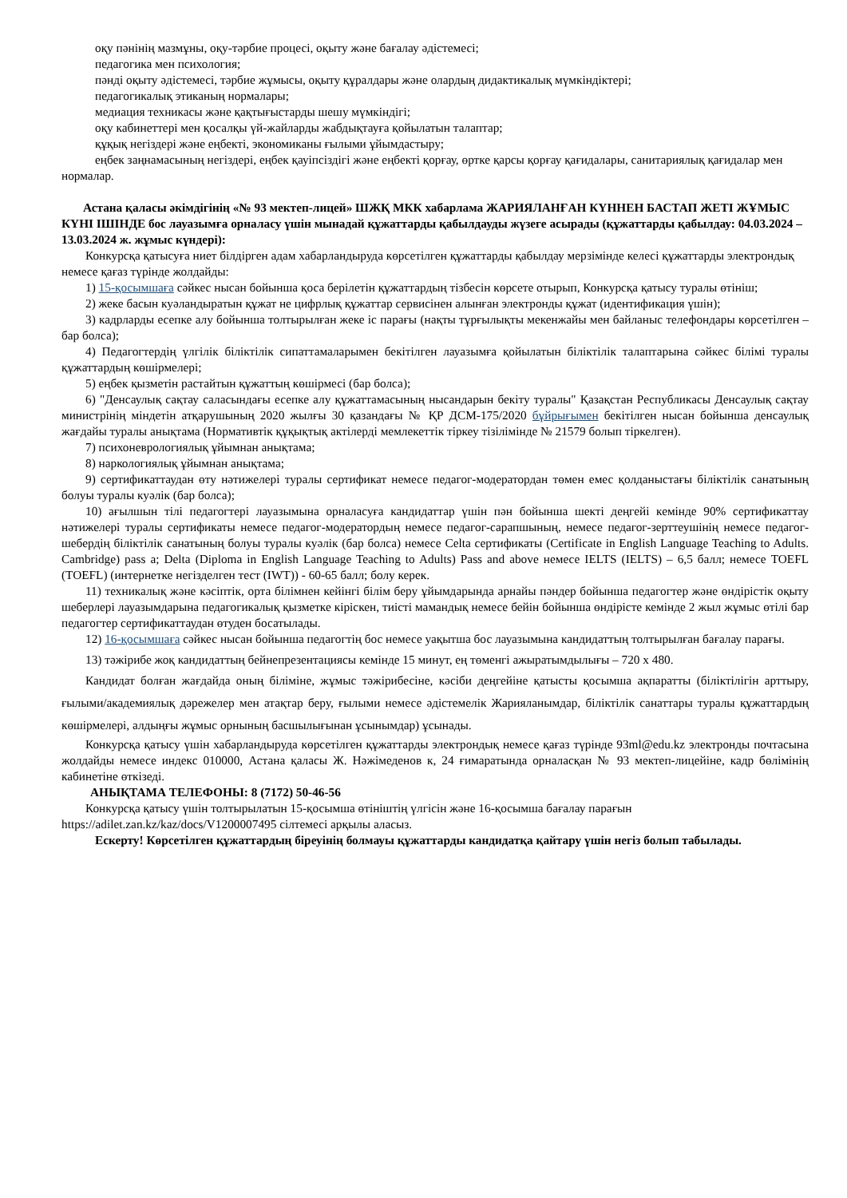оқу пәнінің мазмұны, оқу-тәрбие процесі, оқыту және бағалау әдістемесі;
педагогика мен психология;
пәнді оқыту әдістемесі, тәрбие жұмысы, оқыту құралдары және олардың дидактикалық мүмкіндіктері;
педагогикалық этиканың нормалары;
медиация техникасы және қақтығыстарды шешу мүмкіндігі;
оқу кабинеттері мен қосалқы үй-жайларды жабдықтауға қойылатын талаптар;
құқық негіздері және еңбекті, экономиканы ғылыми ұйымдастыру;
еңбек заңнамасының негіздері, еңбек қауіпсіздігі және еңбекті қорғау, өртке қарсы қорғау қағидалары, санитариялық қағидалар мен нормалар.
Астана қаласы әкімдігінің «№ 93 мектеп-лицей» ШЖҚ МКК хабарлама ЖАРИЯЛАНҒАН КҮННЕН БАСТАП ЖЕТІ ЖҰМЫС КҮНІ ІШІНДЕ бос лауазымға орналасу үшін мынадай құжаттарды қабылдауды жүзеге асырады (құжаттарды қабылдау: 04.03.2024 – 13.03.2024 ж. жұмыс күндері):
Конкурсқа қатысуға ниет білдірген адам хабарландыруда көрсетілген құжаттарды қабылдау мерзімінде келесі құжаттарды электрондық немесе қағаз түрінде жолдайды:
1) 15-қосымшаға сәйкес нысан бойынша қоса берілетін құжаттардың тізбесін көрсете отырып, Конкурсқа қатысу туралы өтініш;
2) жеке басын куәландыратын құжат не цифрлық құжаттар сервисінен алынған электронды құжат (идентификация үшін);
3) кадрларды есепке алу бойынша толтырылған жеке іс парағы (нақты тұрғылықты мекенжайы мен байланыс телефондары көрсетілген – бар болса);
4) Педагогтердің үлгілік біліктілік сипаттамаларымен бекітілген лауазымға қойылатын біліктілік талаптарына сәйкес білімі туралы құжаттардың көшірмелері;
5) еңбек қызметін растайтын құжаттың көшірмесі (бар болса);
6) "Денсаулық сақтау саласындағы есепке алу құжаттамасының нысандарын бекіту туралы" Қазақстан Республикасы Денсаулық сақтау министрінің міндетін атқарушының 2020 жылғы 30 қазандағы № ҚР ДСМ-175/2020 бұйрығымен бекітілген нысан бойынша денсаулық жағдайы туралы анықтама (Нормативтік құқықтық актілерді мемлекеттік тіркеу тізілімінде № 21579 болып тіркелген).
7) психоневрологиялық ұйымнан анықтама;
8) наркологиялық ұйымнан анықтама;
9) сертификаттаудан өту нәтижелері туралы сертификат немесе педагог-модератордан төмен емес қолданыстағы біліктілік санатының болуы туралы куәлік (бар болса);
10) ағылшын тілі педагогтері лауазымына орналасуға кандидаттар үшін пән бойынша шекті деңгейі кемінде 90% сертификаттау нәтижелері туралы сертификаты немесе педагог-модератордың немесе педагог-сарапшының, немесе педагог-зерттеушінің немесе педагог-шебердің біліктілік санатының болуы туралы куәлік (бар болса) немесе Celta сертификаты (Certificate in English Language Teaching to Adults. Cambridge) pass a; Delta (Diploma in English Language Teaching to Adults) Pass and above немесе IELTS (IELTS) – 6,5 балл; немесе TOEFL (TOEFL) (интернетке негізделген тест (IWT)) - 60-65 балл; болу керек.
11) техникалық және кәсіптік, орта білімнен кейінгі білім беру ұйымдарында арнайы пәндер бойынша педагогтер және өндірістік оқыту шеберлері лауазымдарына педагогикалық қызметке кіріскен, тиісті мамандық немесе бейін бойынша өндірісте кемінде 2 жыл жұмыс өтілі бар педагогтер сертификаттаудан өтуден босатылады.
12) 16-қосымшаға сәйкес нысан бойынша педагогтің бос немесе уақытша бос лауазымына кандидаттың толтырылған бағалау парағы.
13) тәжірибе жоқ кандидаттың бейнепрезентациясы кемінде 15 минут, ең төменгі ажыратымдылығы – 720 x 480.
Кандидат болған жағдайда оның біліміне, жұмыс тәжірибесіне, кәсіби деңгейіне қатысты қосымша ақпаратты (біліктілігін арттыру, ғылыми/академиялық дәрежелер мен атақтар беру, ғылыми немесе әдістемелік Жарияланымдар, біліктілік санаттары туралы құжаттардың көшірмелері, алдыңғы жұмыс орнының басшылығынан ұсынымдар) ұсынады.
Конкурсқа қатысу үшін хабарландыруда көрсетілген құжаттарды электрондық немесе қағаз түрінде 93ml@edu.kz электронды почтасына жолдайды немесе индекс 010000, Астана қаласы Ж. Нәжімеденов к, 24 ғимаратында орналасқан № 93 мектеп-лицейіне, кадр бөлімінің кабинетіне өткізеді.
АНЫҚТАМА ТЕЛЕФОНЫ: 8 (7172) 50-46-56
Конкурсқа қатысу үшін толтырылатын 15-қосымша өтініштің үлгісін және 16-қосымша бағалау парағын https://adilet.zan.kz/kaz/docs/V1200007495 сілтемесі арқылы аласыз.
Ескерту! Көрсетілген құжаттардың біреуінің болмауы құжаттарды кандидатқа қайтару үшін негіз болып табылады.